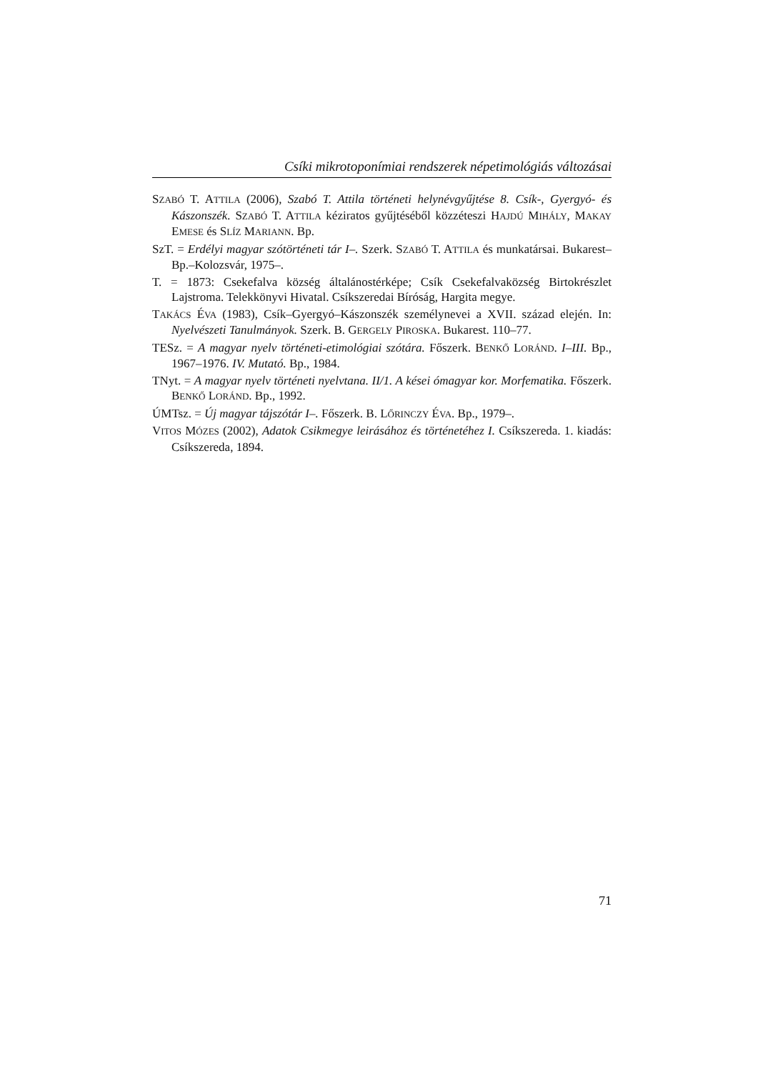Csíki mikrotoponímiai rendszerek népetimológiás változásai
SZABÓ T. ATTILA (2006), Szabó T. Attila történeti helynévgyűjtése 8. Csík-, Gyergyó- és Kászonszék. SZABÓ T. ATTILA kéziratos gyűjtéséből közzéteszi HAJDÚ MIHÁLY, MAKAY EMESE és SLÍZ MARIANN. Bp.
SzT. = Erdélyi magyar szótörténeti tár I–. Szerk. SZABÓ T. ATTILA és munkatársai. Bukarest–Bp.–Kolozsvár, 1975–.
T. = 1873: Csekefalva község általánostérképe; Csík Csekefalvaközség Birtokrészlet Lajstroma. Telekkönyvi Hivatal. Csíkszeredai Bíróság, Hargita megye.
TAKÁCS ÉVA (1983), Csík–Gyergyó–Kászonszék személynevei a XVII. század elején. In: Nyelvészeti Tanulmányok. Szerk. B. GERGELY PIROSKA. Bukarest. 110–77.
TESz. = A magyar nyelv történeti-etimológiai szótára. Főszerk. BENKŐ LORÁND. I–III. Bp., 1967–1976. IV. Mutató. Bp., 1984.
TNyt. = A magyar nyelv történeti nyelvtana. II/1. A kései ómagyar kor. Morfematika. Főszerk. BENKŐ LORÁND. Bp., 1992.
ÚMTsz. = Új magyar tájszótár I–. Főszerk. B. LŐRINCZY ÉVA. Bp., 1979–.
VITOS MÓZES (2002), Adatok Csikmegye leirásához és történetéhez I. Csíkszereda. 1. kiadás: Csíkszereda, 1894.
71